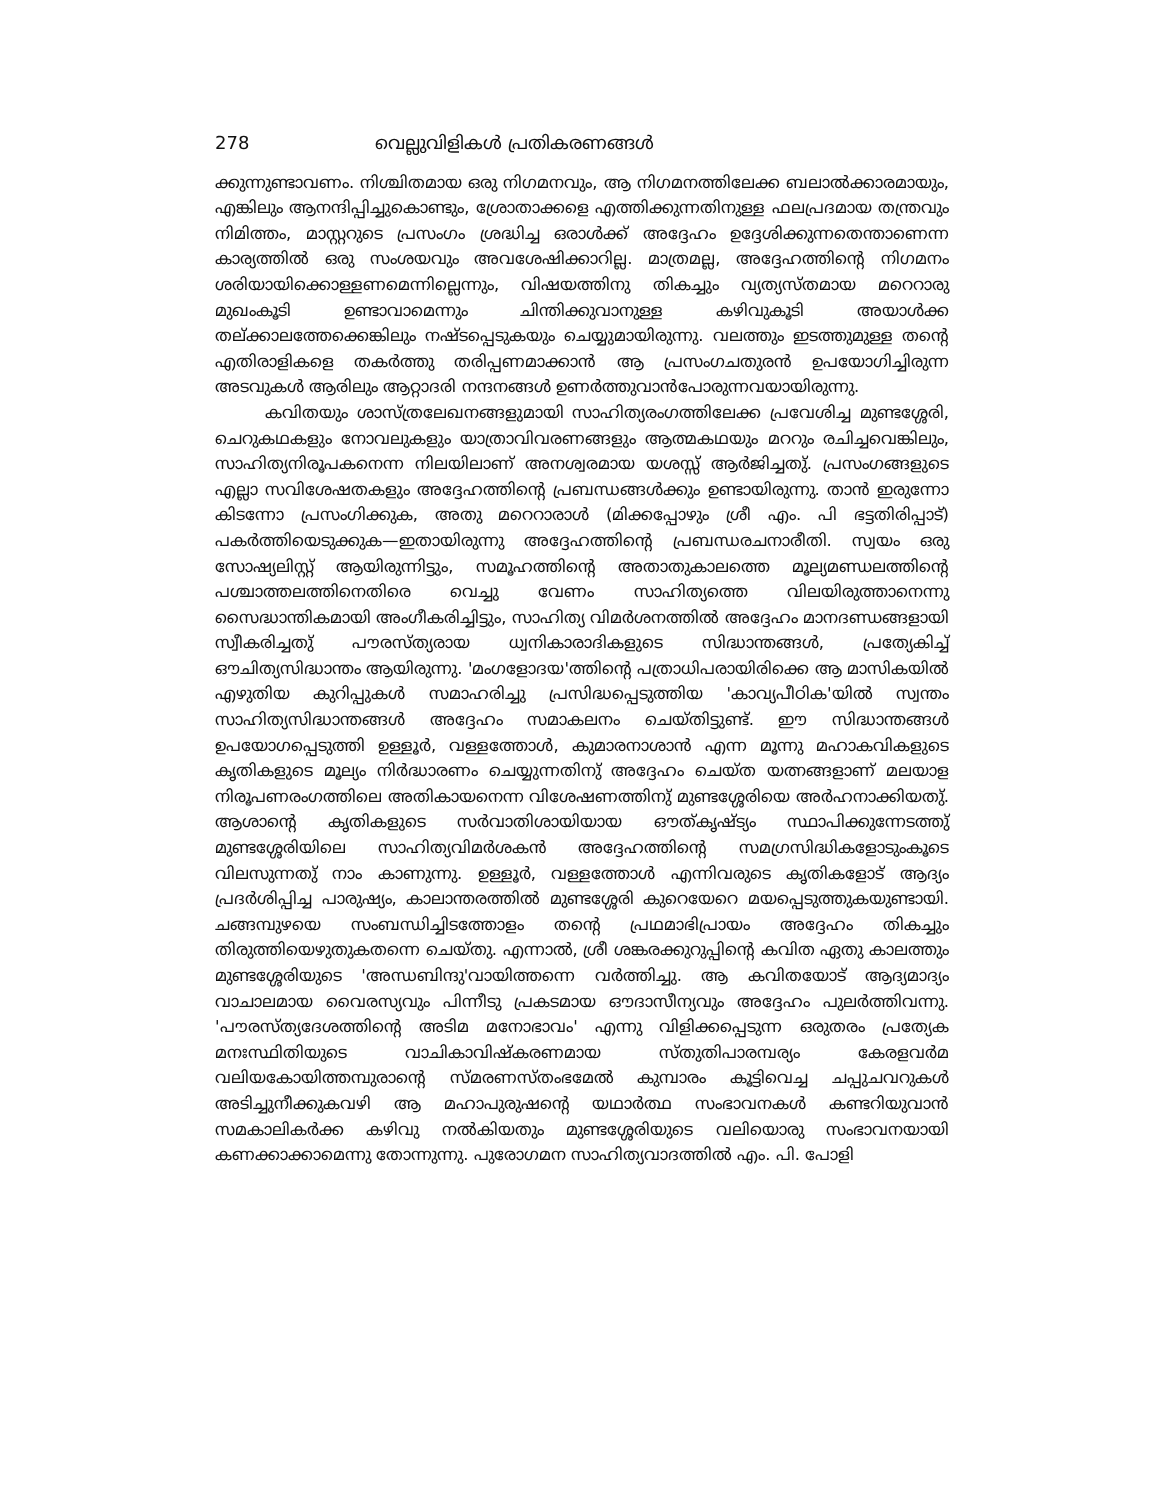278 വെല്ലുവിളികൾ പ്രതികരണങ്ങൾ
ക്കുന്നുണ്ടാവണം. നിശ്ചിതമായ ഒരു നിഗമനവും, ആ നിഗമനത്തിലേക്ക ബലാൽക്കാരമായും, എങ്കിലും ആനന്ദിപ്പിച്ചുകൊണ്ടും, ശ്രോതാക്കളെ എത്തിക്കുന്നതിനുള്ള ഫലപ്രദമായ തന്ത്രവും നിമിത്തം, മാസ്റ്ററുടെ പ്രസംഗം ശ്രദ്ധിച്ച ഒരാൾക്ക് അദ്ദേഹം ഉദ്ദേശിക്കുന്നതെന്താണെന്ന കാര്യത്തിൽ ഒരു സംശയവും അവശേഷിക്കാറില്ല. മാത്രമല്ല, അദ്ദേഹത്തിന്റെ നിഗമനം ശരിയായിക്കൊള്ളണമെന്നില്ലെന്നും, വിഷയത്തിനു തികച്ചും വ്യത്യസ്തമായ മറെറാരു മുഖംകൂടി ഉണ്ടാവാമെന്നും ചിന്തിക്കുവാനുള്ള കഴിവുകൂടി അയാൾക്ക തല്ക്കാലത്തേക്കെങ്കിലും നഷ്ടപ്പെടുകയും ചെയ്യുമായിരുന്നു. വലത്തും ഇടത്തുമുള്ള തന്റെ എതിരാളികളെ തകർത്തു തരിപ്പണമാക്കാൻ ആ പ്രസംഗചതുരൻ ഉപയോഗിച്ചിരുന്ന അടവുകൾ ആരിലും ആറ്റാദരി നന്ദനങ്ങൾ ഉണർത്തുവാൻപോരുന്നവയായിരുന്നു.
കവിതയും ശാസ്ത്രലേഖനങ്ങളുമായി സാഹിത്യരംഗത്തിലേക്ക പ്രവേശിച്ച മുണ്ടശ്ശേരി, ചെറുകഥകളും നോവലുകളും യാത്രാവിവരണങ്ങളും ആത്മകഥയും മററും രചിച്ചവെങ്കിലും, സാഹിത്യനിരൂപകനെന്ന നിലയിലാണ് അനശ്വരമായ യശസ്സ് ആർജിച്ചതു്. പ്രസംഗങ്ങളുടെ എല്ലാ സവിശേഷതകളും അദ്ദേഹത്തിന്റെ പ്രബന്ധങ്ങൾക്കും ഉണ്ടായിരുന്നു. താൻ ഇരുന്നോ കിടന്നോ പ്രസംഗിക്കുക, അതു മറെറാരാൾ (മിക്കപ്പോഴും ശ്രീ എം. പി ഭട്ടതിരിപ്പാട്) പകർത്തിയെടുക്കുക—ഇതായിരുന്നു അദ്ദേഹത്തിന്റെ പ്രബന്ധരചനാരീതി. സ്വയം ഒരു സോഷ്യലിസ്റ്റ് ആയിരുന്നിട്ടും, സമൂഹത്തിന്റെ അതാതുകാലത്തെ മൂല്യമണ്ഡലത്തിന്റെ പശ്ചാത്തലത്തിനെതിരെ വെച്ചു വേണം സാഹിത്യത്തെ വിലയിരുത്താനെന്നു സൈദ്ധാന്തികമായി അംഗീകരിച്ചിട്ടും, സാഹിത്യ വിമർശനത്തിൽ അദ്ദേഹം മാനദണ്ഡങ്ങളായി സ്വീകരിച്ചതു് പൗരസ്ത്യരായ ധ്വനികാരാദികളുടെ സിദ്ധാന്തങ്ങൾ, പ്രത്യേകിച്ച് ഔചിത്യസിദ്ധാന്തം ആയിരുന്നു. 'മംഗളോദയ'ത്തിന്റെ പത്രാധിപരായിരിക്കെ ആ മാസികയിൽ എഴുതിയ കുറിപ്പുകൾ സമാഹരിച്ചു പ്രസിദ്ധപ്പെടുത്തിയ 'കാവ്യപീഠിക'യിൽ സ്വന്തം സാഹിത്യസിദ്ധാന്തങ്ങൾ അദ്ദേഹം സമാകലനം ചെയ്തിട്ടുണ്ട്. ഈ സിദ്ധാന്തങ്ങൾ ഉപയോഗപ്പെടുത്തി ഉള്ളൂർ, വള്ളത്തോൾ, കുമാരനാശാൻ എന്ന മൂന്നു മഹാകവികളുടെ കൃതികളുടെ മൂല്യം നിർദ്ധാരണം ചെയ്യുന്നതിനു് അദ്ദേഹം ചെയ്ത യത്നങ്ങളാണ് മലയാള നിരൂപണരംഗത്തിലെ അതികായനെന്ന വിശേഷണത്തിനു് മുണ്ടശ്ശേരിയെ അർഹനാക്കിയതു്. ആശാന്റെ കൃതികളുടെ സർവാതിശായിയായ ഔത്കൃഷ്ട്യം സ്ഥാപിക്കുന്നേടത്തു് മുണ്ടശ്ശേരിയിലെ സാഹിത്യവിമർശകൻ അദ്ദേഹത്തിന്റെ സമഗ്രസിദ്ധികളോടുംകൂടെ വിലസുന്നതു് നാം കാണുന്നു. ഉള്ളൂർ, വള്ളത്തോൾ എന്നിവരുടെ കൃതികളോട് ആദ്യം പ്രദർശിപ്പിച്ച പാരുഷ്യം, കാലാന്തരത്തിൽ മുണ്ടശ്ശേരി കുറെയേറെ മയപ്പെടുത്തുകയുണ്ടായി. ചങ്ങമ്പുഴയെ സംബന്ധിച്ചിടത്തോളം തന്റെ പ്രഥമാഭിപ്രായം അദ്ദേഹം തികച്ചും തിരുത്തിയെഴുതുകതന്നെ ചെയ്തു. എന്നാൽ, ശ്രീ ശങ്കരക്കുറുപ്പിന്റെ കവിത ഏതു കാലത്തും മുണ്ടശ്ശേരിയുടെ 'അന്ധബിന്ദു'വായിത്തന്നെ വർത്തിച്ചു. ആ കവിതയോട് ആദ്യമാദ്യം വാചാലമായ വൈരസ്യവും പിന്നീടു പ്രകടമായ ഔദാസീന്യവും അദ്ദേഹം പുലർത്തിവന്നു. 'പൗരസ്ത്യദേശത്തിന്റെ അടിമ മനോഭാവം' എന്നു വിളിക്കപ്പെടുന്ന ഒരുതരം പ്രത്യേക മനഃസ്ഥിതിയുടെ വാചികാവിഷ്കരണമായ സ്തുതിപാരമ്പര്യം കേരളവർമ വലിയകോയിത്തമ്പുരാന്റെ സ്മരണസ്തംഭമേൽ കുമ്പാരം കൂട്ടിവെച്ച ചപ്പുചവറുകൾ അടിച്ചുനീക്കുകവഴി ആ മഹാപുരുഷന്റെ യഥാർത്ഥ സംഭാവനകൾ കണ്ടറിയുവാൻ സമകാലികർക്ക കഴിവു നൽകിയതും മുണ്ടശ്ശേരിയുടെ വലിയൊരു സംഭാവനയായി കണക്കാക്കാമെന്നു തോന്നുന്നു. പുരോഗമന സാഹിത്യവാദത്തിൽ എം. പി. പോളി